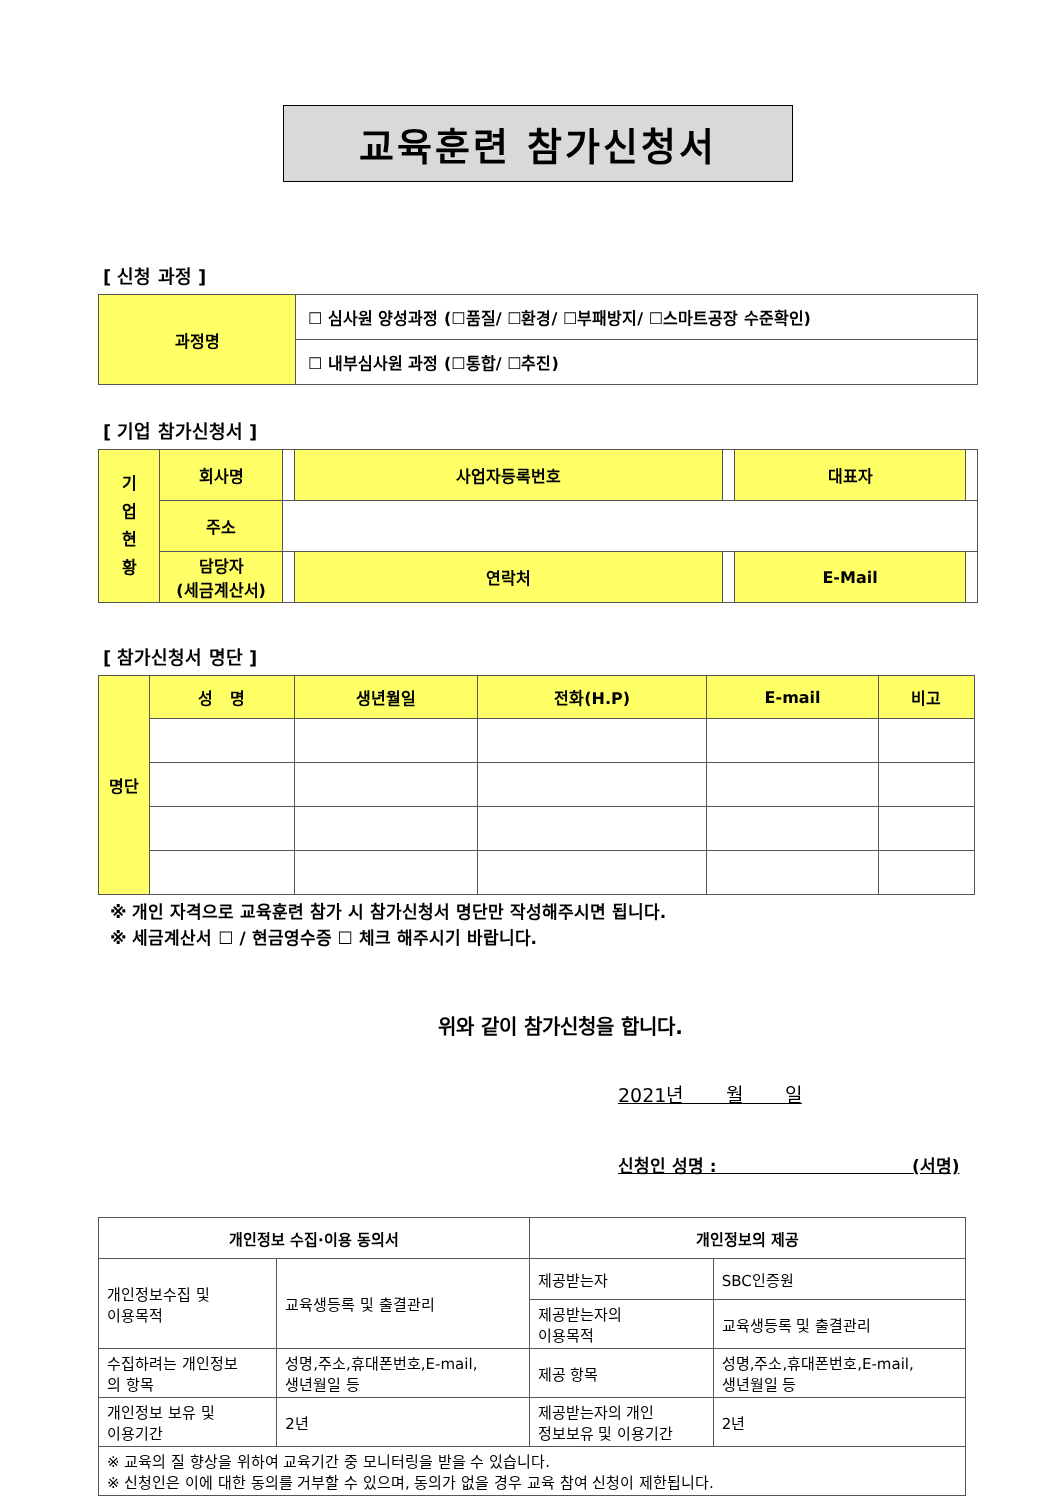교육훈련 참가신청서
[ 신청 과정 ]
| 과정명 | ☐ 심사원 양성과정 (☐품질/ ☐환경/ ☐부패방지/ ☐스마트공장 수준확인) |
| | ☐ 내부심사원 과정 (☐통합/ ☐추진) |
[ 기업 참가신청서 ]
| 기 업 현 황 | 회사명 | | 사업자등록번호 | | 대표자 | |
| | 주소 | | | | | |
| | 담당자 (세금계산서) | | 연락처 | | E-Mail | |
[ 참가신청서 명단 ]
| 명단 | 성 명 | 생년월일 | 전화(H.P) | E-mail | 비고 |
※ 개인 자격으로 교육훈련 참가 시 참가신청서 명단만 작성해주시면 됩니다.
※ 세금계산서 ☐ / 현금영수증 ☐ 체크 해주시기 바랍니다.
위와 같이 참가신청을 합니다.
2021년 월 일
신청인 성명 : (서명)
| 개인정보 수집·이용 동의서 | | 개인정보의 제공 | |
| 개인정보수집 및 이용목적 | 교육생등록 및 출결관리 | 제공받는자 | SBC인증원 |
| | | 제공받는자의 이용목적 | 교육생등록 및 출결관리 |
| 수집하려는 개인정보 의 항목 | 성명,주소,휴대폰번호,E-mail, 생년월일 등 | 제공 항목 | 성명,주소,휴대폰번호,E-mail, 생년월일 등 |
| 개인정보 보유 및 이용기간 | 2년 | 제공받는자의 개인 정보보유 및 이용기간 | 2년 |
| ※ 교육의 질 향상을 위하여 교육기간 중 모니터링을 받을 수 있습니다. ※ 신청인은 이에 대한 동의를 거부할 수 있으며, 동의가 없을 경우 교육 참여 신청이 제한됩니다. | | | |